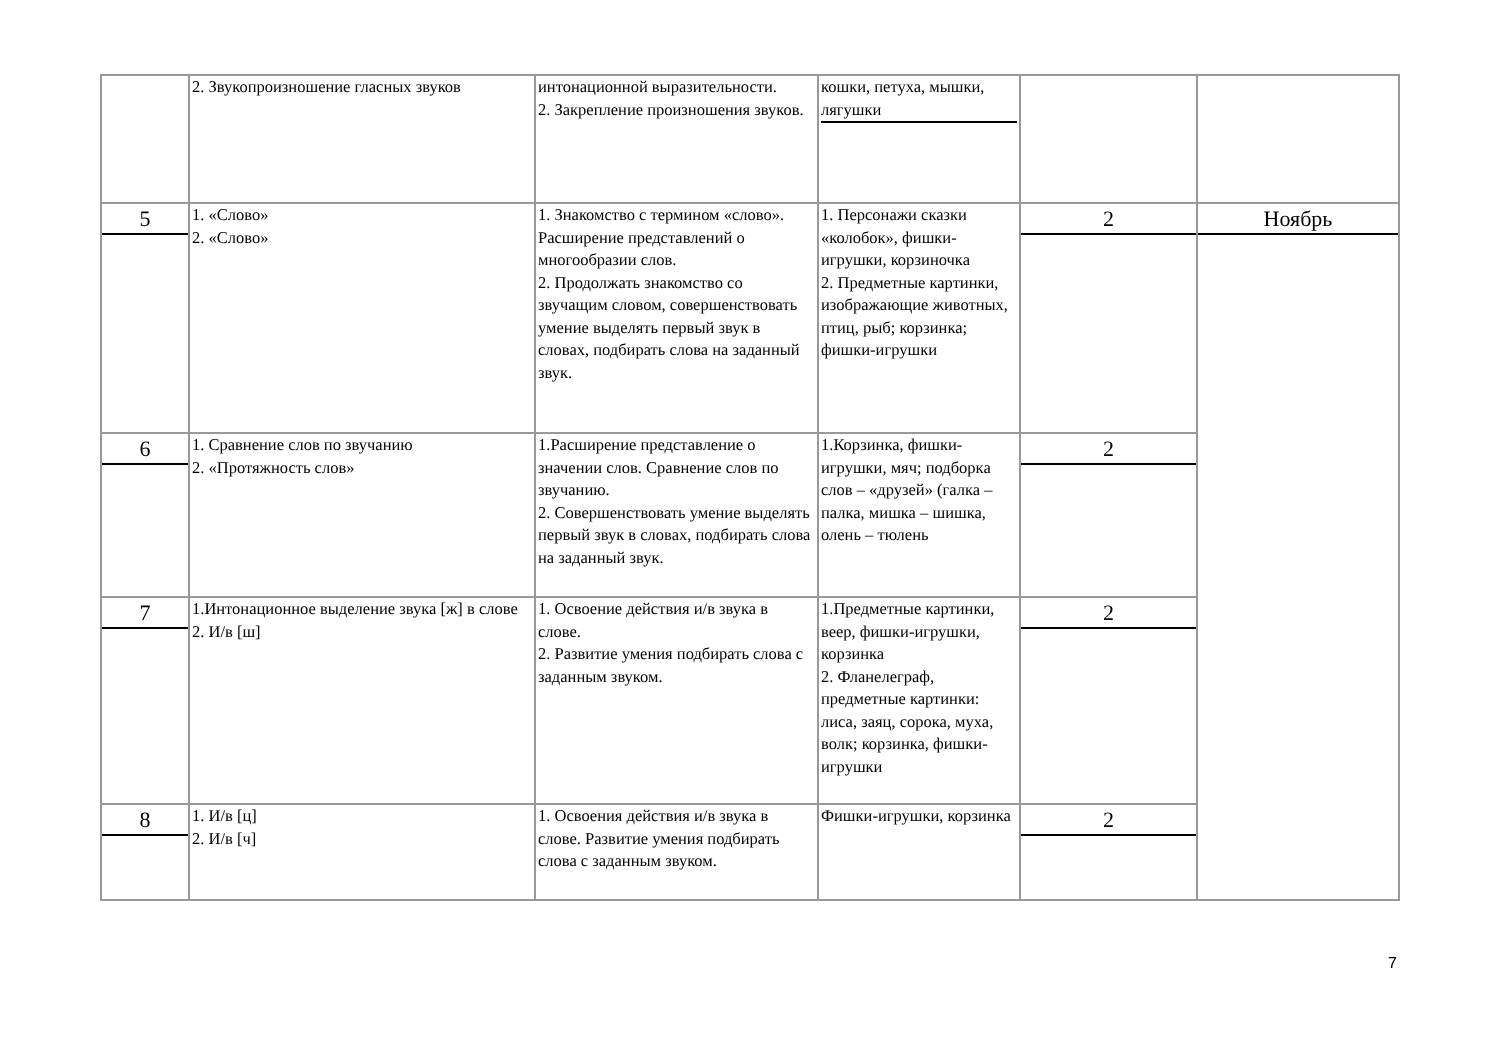| | 2. Звукопроизношение гласных звуков | интонационной выразительности. 2. Закрепление произношения звуков. | кошки, петуха, мышки, лягушки | | |
| 5 | 1. «Слово» 2. «Слово» | 1. Знакомство с термином «слово». Расширение представлений о многообразии слов. 2. Продолжать знакомство со звучащим словом, совершенствовать умение выделять первый звук в словах, подбирать слова на заданный звук. | 1. Персонажи сказки «колобок», фишки-игрушки, корзиночка 2. Предметные картинки, изображающие животных, птиц, рыб; корзинка; фишки-игрушки | 2 | Ноябрь |
| 6 | 1. Сравнение слов по звучанию 2. «Протяжность слов» | 1.Расширение представление о значении слов. Сравнение слов по звучанию. 2. Совершенствовать умение выделять первый звук в словах, подбирать слова на заданный звук. | 1.Корзинка, фишки-игрушки, мяч; подборка слов – «друзей» (галка – палка, мишка – шишка, олень – тюлень | 2 | |
| 7 | 1.Интонационное выделение звука [ж] в слове 2. И/в [ш] | 1. Освоение действия и/в звука в слове. 2. Развитие умения подбирать слова с заданным звуком. | 1.Предметные картинки, веер, фишки-игрушки, корзинка 2. Фланелеграф, предметные картинки: лиса, заяц, сорока, муха, волк; корзинка, фишки-игрушки | 2 | |
| 8 | 1. И/в [ц] 2. И/в [ч] | 1. Освоения действия и/в звука в слове. Развитие умения подбирать слова с заданным звуком. | Фишки-игрушки, корзинка | 2 | |
7